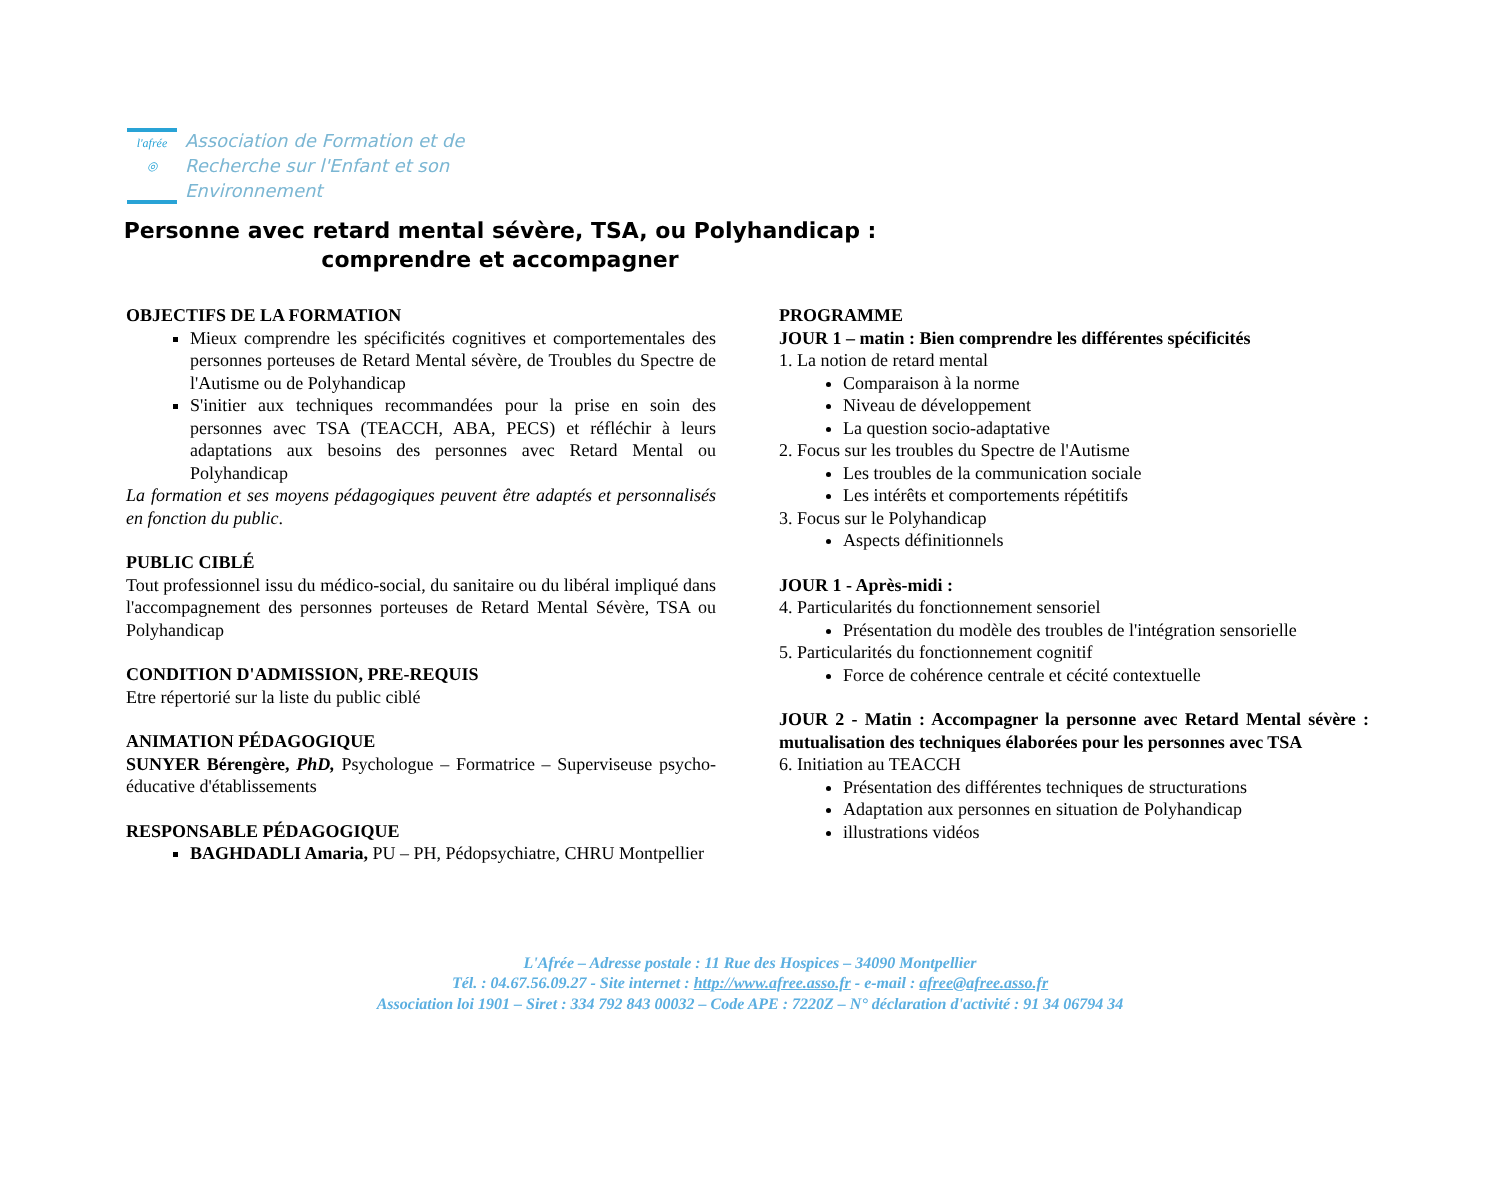l'afrée
◎
Association de Formation et de
Recherche sur l'Enfant et son
Environnement
Personne avec retard mental sévère, TSA, ou Polyhandicap :
comprendre et accompagner
OBJECTIFS DE LA FORMATION
Mieux comprendre les spécificités cognitives et comportementales des personnes porteuses de Retard Mental sévère, de Troubles du Spectre de l'Autisme ou de Polyhandicap
S'initier aux techniques recommandées pour la prise en soin des personnes avec TSA (TEACCH, ABA, PECS) et réfléchir à leurs adaptations aux besoins des personnes avec Retard Mental ou Polyhandicap
La formation et ses moyens pédagogiques peuvent être adaptés et personnalisés en fonction du public.
PUBLIC CIBLÉ
Tout professionnel issu du médico-social, du sanitaire ou du libéral impliqué dans l'accompagnement des personnes porteuses de Retard Mental Sévère, TSA ou Polyhandicap
CONDITION D'ADMISSION, PRE-REQUIS
Etre répertorié sur la liste du public ciblé
ANIMATION PÉDAGOGIQUE
SUNYER Bérengère, PhD, Psychologue – Formatrice – Superviseuse psycho-éducative d'établissements
RESPONSABLE PÉDAGOGIQUE
BAGHDADLI Amaria, PU – PH, Pédopsychiatre, CHRU Montpellier
PROGRAMME
JOUR 1 – matin : Bien comprendre les différentes spécificités
1. La notion de retard mental
Comparaison à la norme
Niveau de développement
La question socio-adaptative
2. Focus sur les troubles du Spectre de l'Autisme
Les troubles de la communication sociale
Les intérêts et comportements répétitifs
3. Focus sur le Polyhandicap
Aspects définitionnels
JOUR 1 - Après-midi :
4. Particularités du fonctionnement sensoriel
Présentation du modèle des troubles de l'intégration sensorielle
5. Particularités du fonctionnement cognitif
Force de cohérence centrale et cécité contextuelle
JOUR 2 - Matin : Accompagner la personne avec Retard Mental sévère : mutualisation des techniques élaborées pour les personnes avec TSA
6. Initiation au TEACCH
Présentation des différentes techniques de structurations
Adaptation aux personnes en situation de Polyhandicap
illustrations vidéos
L'Afrée – Adresse postale : 11 Rue des Hospices – 34090 Montpellier
Tél. : 04.67.56.09.27 - Site internet : http://www.afree.asso.fr - e-mail : afree@afree.asso.fr
Association loi 1901 – Siret : 334 792 843 00032 – Code APE : 7220Z – N° déclaration d'activité : 91 34 06794 34